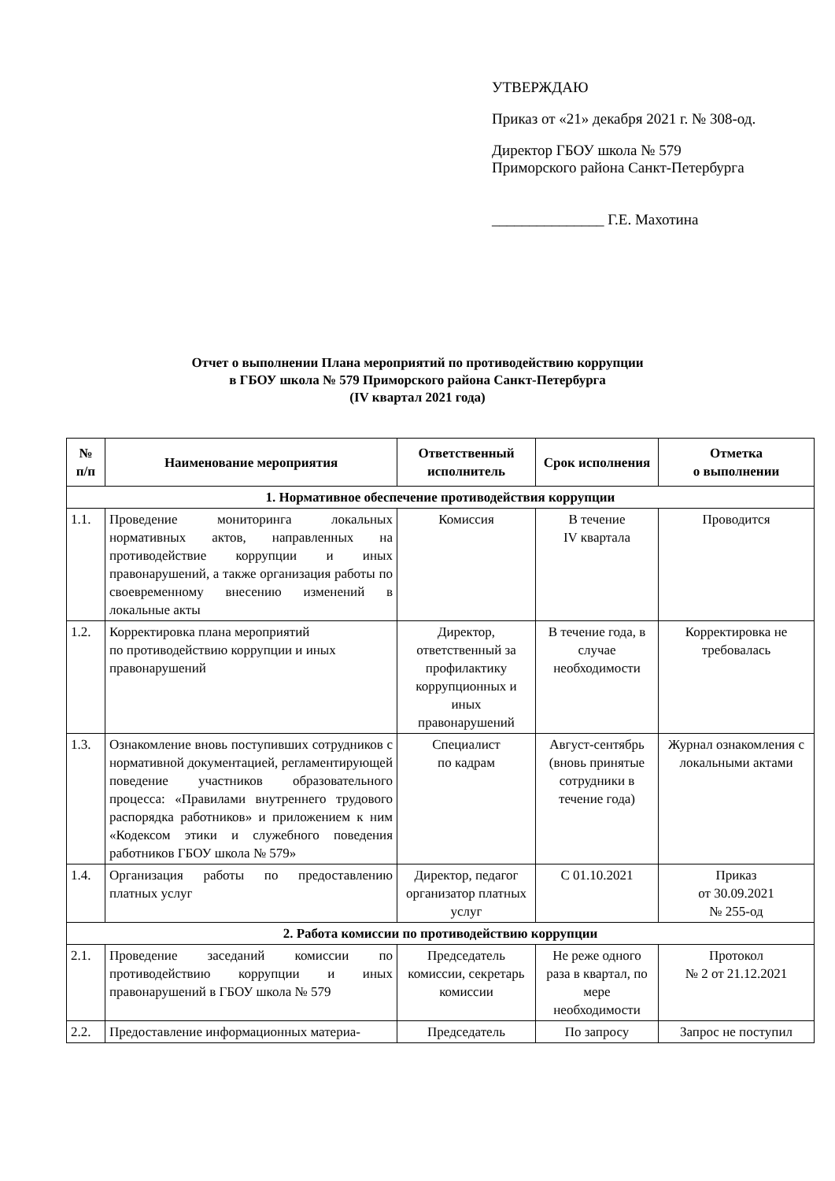УТВЕРЖДАЮ
Приказ от «21» декабря 2021 г. № 308-од.
Директор ГБОУ школа № 579
Приморского района Санкт-Петербурга
_______________ Г.Е. Махотина
Отчет о выполнении Плана мероприятий по противодействию коррупции
в ГБОУ школа № 579 Приморского района Санкт-Петербурга
(IV квартал 2021 года)
| № п/п | Наименование мероприятия | Ответственный исполнитель | Срок исполнения | Отметка о выполнении |
| --- | --- | --- | --- | --- |
| 1. Нормативное обеспечение противодействия коррупции | | | | |
| 1.1. | Проведение мониторинга локальных нормативных актов, направленных на противодействие коррупции и иных правонарушений, а также организация работы по своевременному внесению изменений в локальные акты | Комиссия | В течение IV квартала | Проводится |
| 1.2. | Корректировка плана мероприятий по противодействию коррупции и иных правонарушений | Директор, ответственный за профилактику коррупционных и иных правонарушений | В течение года, в случае необходимости | Корректировка не требовалась |
| 1.3. | Ознакомление вновь поступивших сотрудников с нормативной документацией, регламентирующей поведение участников образовательного процесса: «Правилами внутреннего трудового распорядка работников» и приложением к ним «Кодексом этики и служебного поведения работников ГБОУ школа № 579» | Специалист по кадрам | Август-сентябрь (вновь принятые сотрудники в течение года) | Журнал ознакомления с локальными актами |
| 1.4. | Организация работы по предоставлению платных услуг | Директор, педагог организатор платных услуг | С 01.10.2021 | Приказ от 30.09.2021 № 255-од |
| 2. Работа комиссии по противодействию коррупции | | | | |
| 2.1. | Проведение заседаний комиссии по противодействию коррупции и иных правонарушений в ГБОУ школа № 579 | Председатель комиссии, секретарь комиссии | Не реже одного раза в квартал, по мере необходимости | Протокол № 2 от 21.12.2021 |
| 2.2. | Предоставление информационных материа- | Председатель | По запросу | Запрос не поступил |